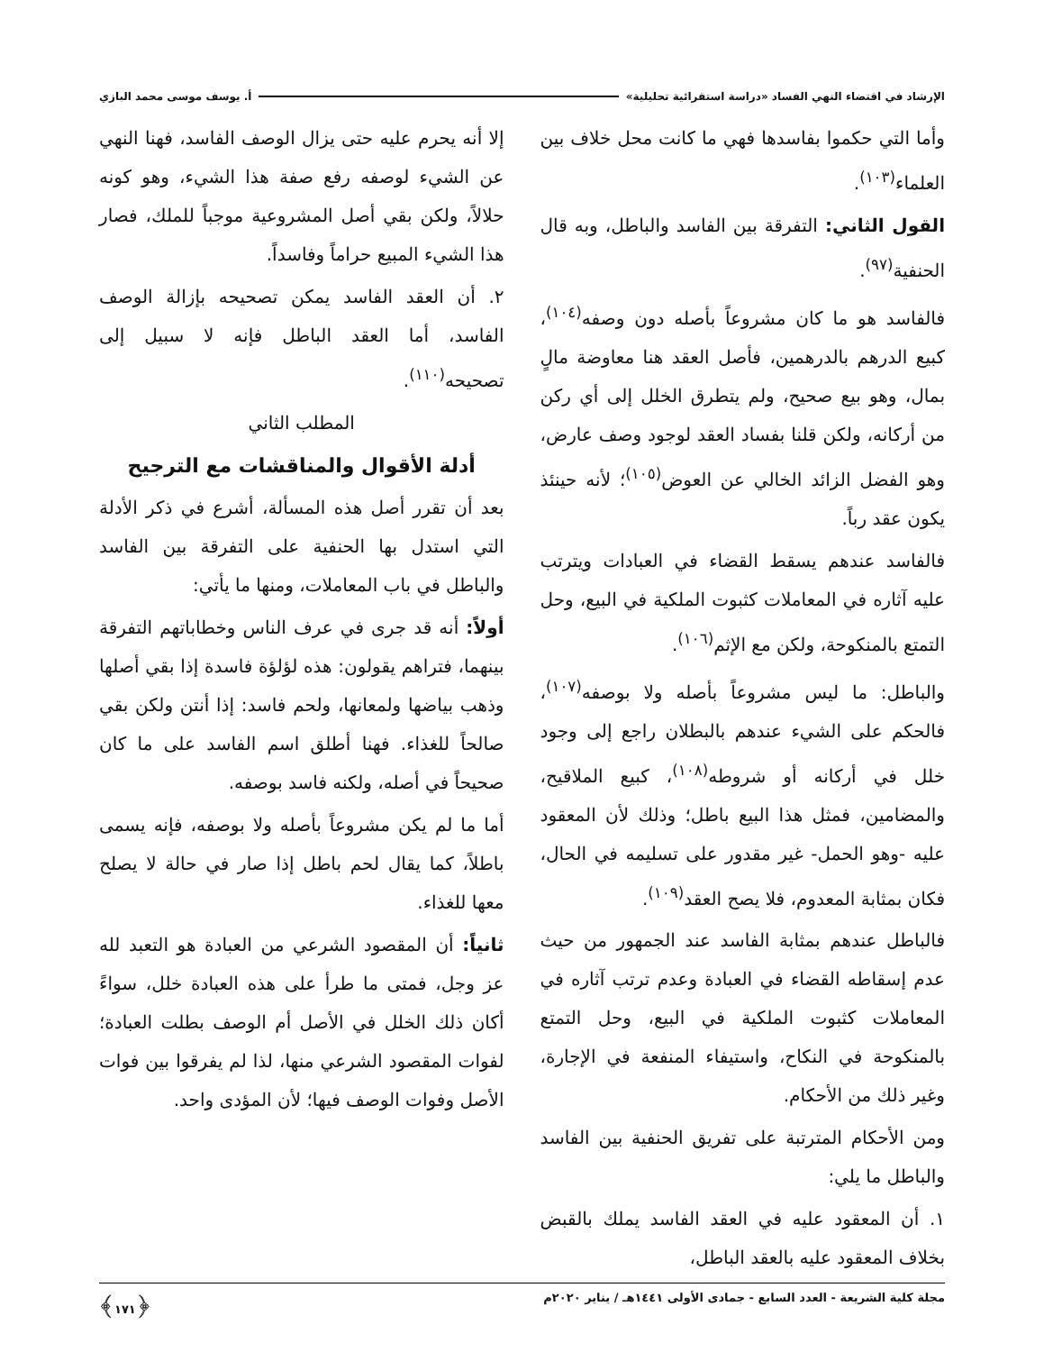الإرشاد في اقتضاء النهي الفساد «دراسة استقرائية تحليلية» أ. يوسف موسى محمد البازي
وأما التي حكموا بفاسدها فهي ما كانت محل خلاف بين العلماء<sup>(١٠٣)</sup>.
القول الثاني: التفرقة بين الفاسد والباطل، وبه قال الحنفية<sup>(٩٧)</sup>.
فالفاسد هو ما كان مشروعاً بأصله دون وصفه<sup>(١٠٤)</sup>، كبيع الدرهم بالدرهمين، فأصل العقد هنا معاوضة مالٍ بمال، وهو بيع صحيح، ولم يتطرق الخلل إلى أي ركن من أركانه، ولكن قلنا بفساد العقد لوجود وصف عارض، وهو الفضل الزائد الخالي عن العوض<sup>(١٠٥)</sup>؛ لأنه حينئذ يكون عقد رباً.
فالفاسد عندهم يسقط القضاء في العبادات ويترتب عليه آثاره في المعاملات كثبوت الملكية في البيع، وحل التمتع بالمنكوحة، ولكن مع الإثم<sup>(١٠٦)</sup>.
والباطل: ما ليس مشروعاً بأصله ولا بوصفه<sup>(١٠٧)</sup>، فالحكم على الشيء عندهم بالبطلان راجع إلى وجود خلل في أركانه أو شروطه<sup>(١٠٨)</sup>، كبيع الملاقيح، والمضامين، فمثل هذا البيع باطل؛ وذلك لأن المعقود عليه -وهو الحمل- غير مقدور على تسليمه في الحال، فكان بمثابة المعدوم، فلا يصح العقد<sup>(١٠٩)</sup>.
فالباطل عندهم بمثابة الفاسد عند الجمهور من حيث عدم إسقاطه القضاء في العبادة وعدم ترتب آثاره في المعاملات كثبوت الملكية في البيع، وحل التمتع بالمنكوحة في النكاح، واستيفاء المنفعة في الإجارة، وغير ذلك من الأحكام.
ومن الأحكام المترتبة على تفريق الحنفية بين الفاسد والباطل ما يلي:
١. أن المعقود عليه في العقد الفاسد يملك بالقبض بخلاف المعقود عليه بالعقد الباطل،
إلا أنه يحرم عليه حتى يزال الوصف الفاسد، فهنا النهي عن الشيء لوصفه رفع صفة هذا الشيء، وهو كونه حلالاً، ولكن بقي أصل المشروعية موجباً للملك، فصار هذا الشيء المبيع حراماً وفاسداً.
٢. أن العقد الفاسد يمكن تصحيحه بإزالة الوصف الفاسد، أما العقد الباطل فإنه لا سبيل إلى تصحيحه<sup>(١١٠)</sup>.
المطلب الثاني
أدلة الأقوال والمناقشات مع الترجيح
بعد أن تقرر أصل هذه المسألة، أشرع في ذكر الأدلة التي استدل بها الحنفية على التفرقة بين الفاسد والباطل في باب المعاملات، ومنها ما يأتي:
أولاً: أنه قد جرى في عرف الناس وخطاباتهم التفرقة بينهما، فتراهم يقولون: هذه لؤلؤة فاسدة إذا بقي أصلها وذهب بياضها ولمعانها، ولحم فاسد: إذا أنتن ولكن بقي صالحاً للغذاء. فهنا أطلق اسم الفاسد على ما كان صحيحاً في أصله، ولكنه فاسد بوصفه.
أما ما لم يكن مشروعاً بأصله ولا بوصفه، فإنه يسمى باطلاً، كما يقال لحم باطل إذا صار في حالة لا يصلح معها للغذاء.
ثانياً: أن المقصود الشرعي من العبادة هو التعبد لله عز وجل، فمتى ما طرأ على هذه العبادة خلل، سواءً أكان ذلك الخلل في الأصل أم الوصف بطلت العبادة؛ لفوات المقصود الشرعي منها، لذا لم يفرقوا بين فوات الأصل وفوات الوصف فيها؛ لأن المؤدى واحد.
مجلة كلية الشريعة - العدد السابع - جمادى الأولى ١٤٤١هـ / يناير ٢٠٢٠م ﴿١٧١﴾